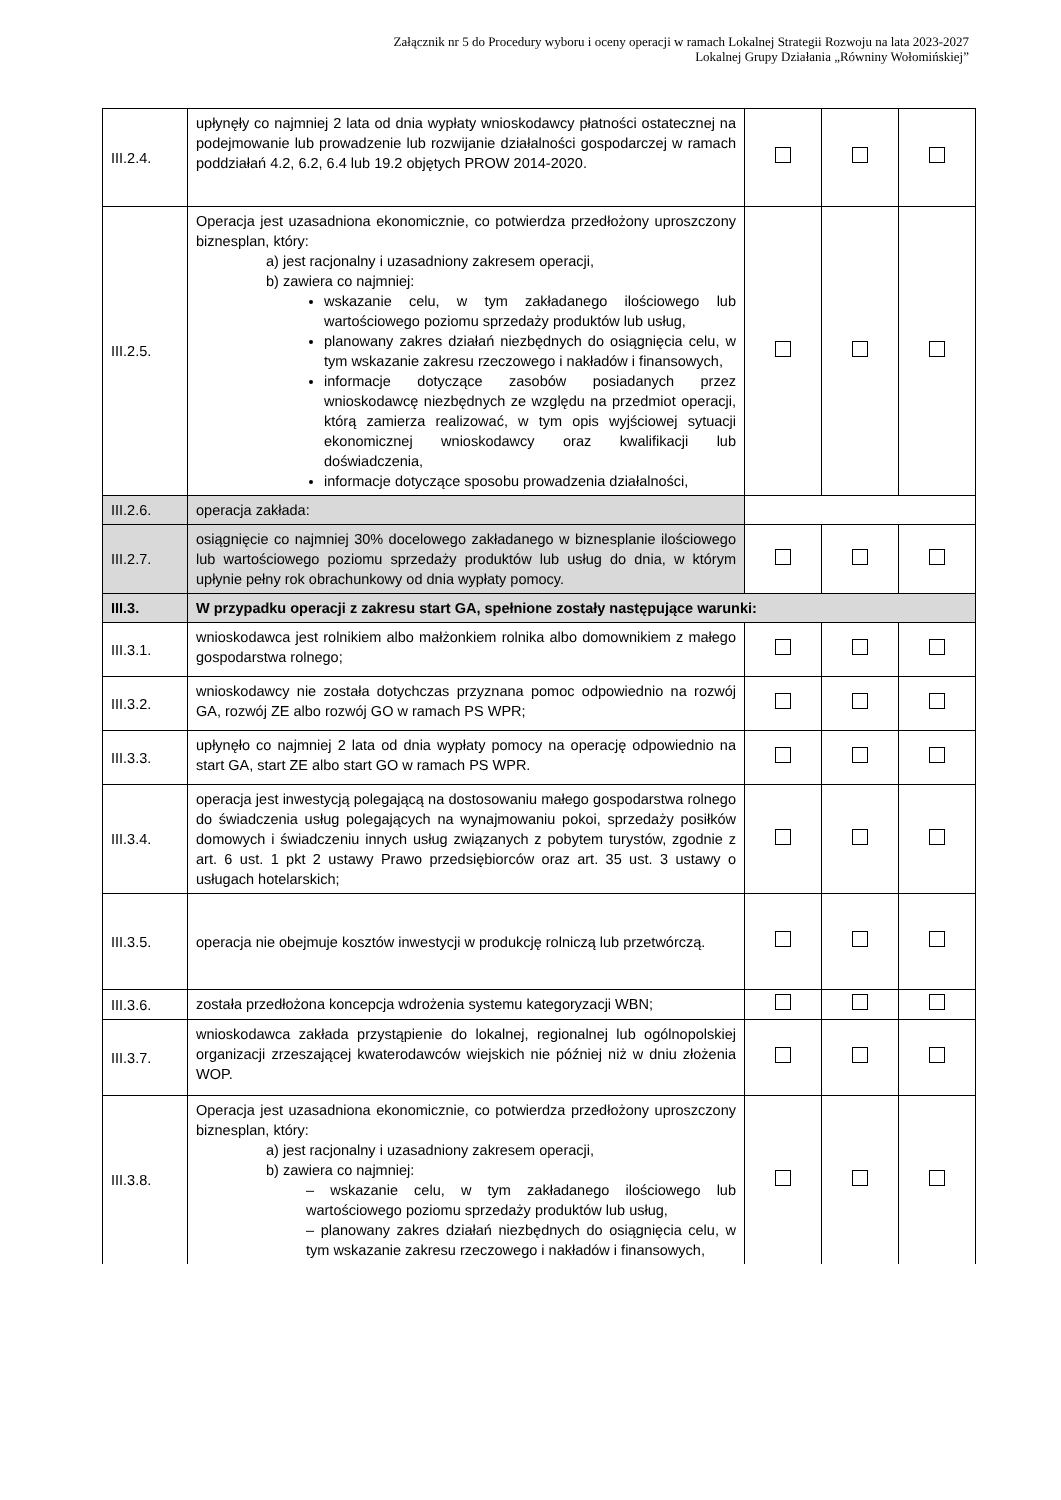Załącznik nr 5 do Procedury wyboru i oceny operacji w ramach Lokalnej Strategii Rozwoju na lata 2023-2027
Lokalnej Grupy Działania „Równiny Wołomińskiej”
| III.2.4. | upłynęły co najmniej 2 lata od dnia wypłaty wnioskodawcy płatności ostatecznej na podejmowanie lub prowadzenie lub rozwijanie działalności gospodarczej w ramach poddziałań 4.2, 6.2, 6.4 lub 19.2 objętych PROW 2014-2020. | | | |
| III.2.5. | Operacja jest uzasadniona ekonomicznie, co potwierdza przedłożony uproszczony biznesplan, który: a) jest racjonalny i uzasadniony zakresem operacji, b) zawiera co najmniej: wskazanie celu, w tym zakładanego ilościowego lub wartościowego poziomu sprzedaży produktów lub usług, planowany zakres działań niezbędnych do osiągnięcia celu, w tym wskazanie zakresu rzeczowego i nakładów i finansowych, informacje dotyczące zasobów posiadanych przez wnioskodawcę niezbędnych ze względu na przedmiot operacji, którą zamierza realizować, w tym opis wyjściowej sytuacji ekonomicznej wnioskodawcy oraz kwalifikacji lub doświadczenia, informacje dotyczące sposobu prowadzenia działalności, | | | |
| III.2.6. | operacja zakłada: | | | |
| III.2.7. | osiągnięcie co najmniej 30% docelowego zakładanego w biznesplanie ilościowego lub wartościowego poziomu sprzedaży produktów lub usług do dnia, w którym upłynie pełny rok obrachunkowy od dnia wypłaty pomocy. | | | |
| III.3. | W przypadku operacji z zakresu start GA, spełnione zostały następujące warunki: | | | |
| III.3.1. | wnioskodawca jest rolnikiem albo małżonkiem rolnika albo domownikiem z małego gospodarstwa rolnego; | | | |
| III.3.2. | wnioskodawcy nie została dotychczas przyznana pomoc odpowiednio na rozwój GA, rozwój ZE albo rozwój GO w ramach PS WPR; | | | |
| III.3.3. | upłynęło co najmniej 2 lata od dnia wypłaty pomocy na operację odpowiednio na start GA, start ZE albo start GO w ramach PS WPR. | | | |
| III.3.4. | operacja jest inwestycją polegającą na dostosowaniu małego gospodarstwa rolnego do świadczenia usług polegających na wynajmowaniu pokoi, sprzedaży posiłków domowych i świadczeniu innych usług związanych z pobytem turystów, zgodnie z art. 6 ust. 1 pkt 2 ustawy Prawo przedsiębiorców oraz art. 35 ust. 3 ustawy o usługach hotelarskich; | | | |
| III.3.5. | operacja nie obejmuje kosztów inwestycji w produkcję rolniczą lub przetwórczą. | | | |
| III.3.6. | została przedłożona koncepcja wdrożenia systemu kategoryzacji WBN; | | | |
| III.3.7. | wnioskodawca zakłada przystąpienie do lokalnej, regionalnej lub ogólnopolskiej organizacji zrzeszającej kwaterodawców wiejskich nie później niż w dniu złożenia WOP. | | | |
| III.3.8. | Operacja jest uzasadniona ekonomicznie, co potwierdza przedłożony uproszczony biznesplan, który: a) jest racjonalny i uzasadniony zakresem operacji, b) zawiera co najmniej: – wskazanie celu, w tym zakładanego ilościowego lub wartościowego poziomu sprzedaży produktów lub usług, – planowany zakres działań niezbędnych do osiągnięcia celu, w tym wskazanie zakresu rzeczowego i nakładów i finansowych, | | | |